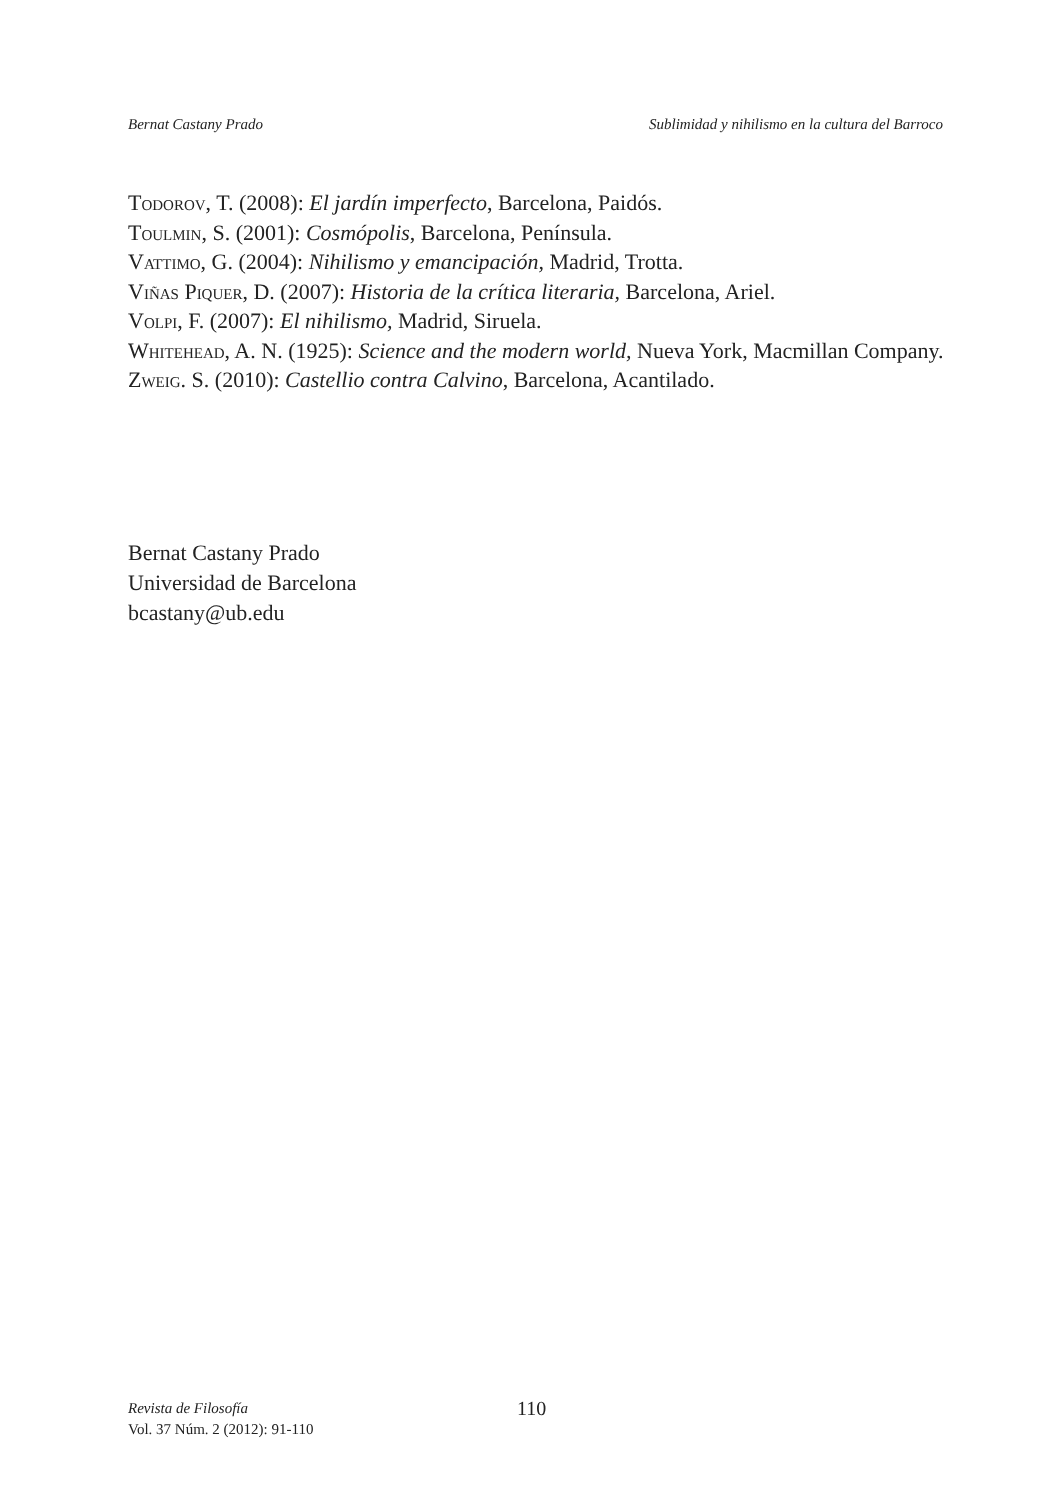Bernat Castany Prado Sublimidad y nihilismo en la cultura del Barroco
Todorov, T. (2008): El jardín imperfecto, Barcelona, Paidós.
Toulmin, S. (2001): Cosmópolis, Barcelona, Península.
Vattimo, G. (2004): Nihilismo y emancipación, Madrid, Trotta.
Viñas Piquer, D. (2007): Historia de la crítica literaria, Barcelona, Ariel.
Volpi, F. (2007): El nihilismo, Madrid, Siruela.
Whitehead, A. N. (1925): Science and the modern world, Nueva York, Macmillan Company.
Zweig. S. (2010): Castellio contra Calvino, Barcelona, Acantilado.
Bernat Castany Prado
Universidad de Barcelona
bcastany@ub.edu
Revista de Filosofía
Vol. 37 Núm. 2 (2012): 91-110
110